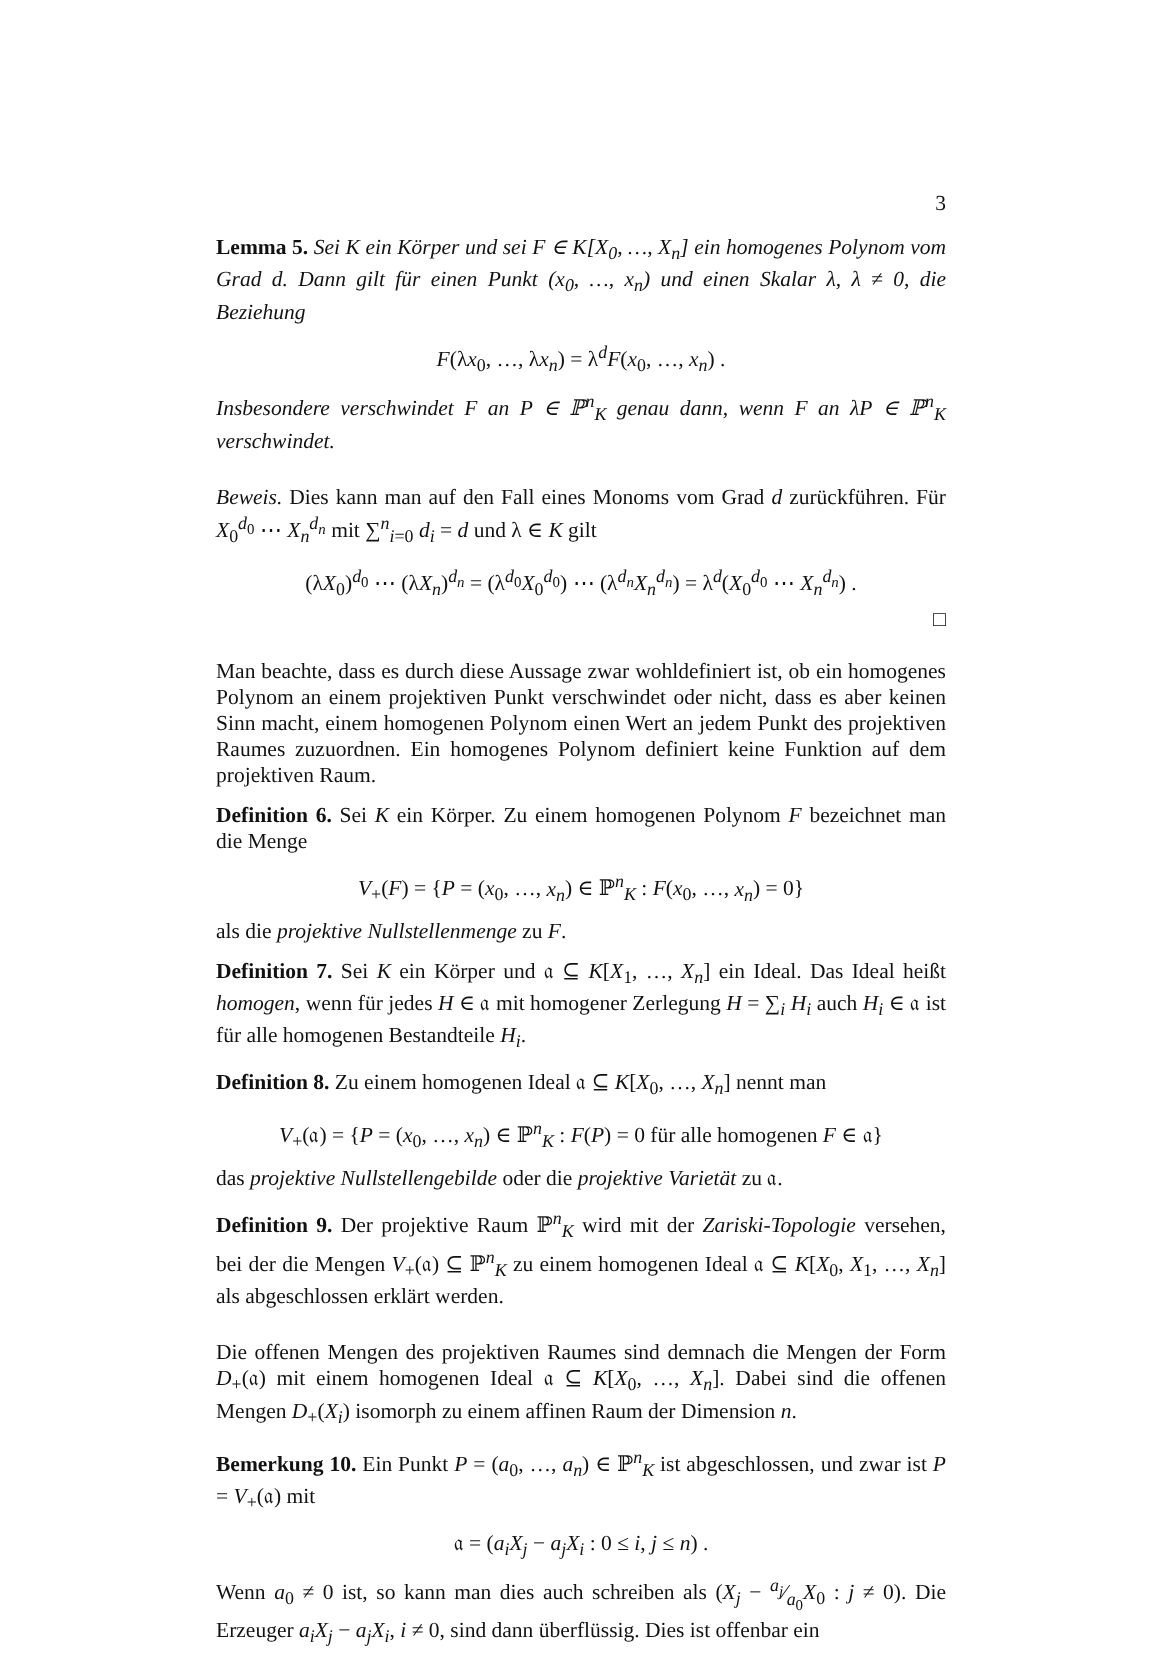3
Lemma 5. Sei K ein Körper und sei F ∈ K[X<sub>0</sub>, …, X<sub>n</sub>] ein homogenes Polynom vom Grad d. Dann gilt für einen Punkt (x<sub>0</sub>, …, x<sub>n</sub>) und einen Skalar λ, λ ≠ 0, die Beziehung
F(λx<sub>0</sub>, …, λx<sub>n</sub>) = λ<sup>d</sup>F(x<sub>0</sub>, …, x<sub>n</sub>) .
Insbesondere verschwindet F an P ∈ ℙ<sup>n</sup><sub>K</sub> genau dann, wenn F an λP ∈ ℙ<sup>n</sup><sub>K</sub> verschwindet.
Beweis. Dies kann man auf den Fall eines Monoms vom Grad d zurückführen. Für X<sub>0</sub><sup>d<sub>0</sub></sup> ⋯ X<sub>n</sub><sup>d<sub>n</sub></sup> mit ∑<sup>n</sup><sub>i=0</sub> d<sub>i</sub> = d und λ ∈ K gilt
(λX<sub>0</sub>)<sup>d<sub>0</sub></sup> ⋯ (λX<sub>n</sub>)<sup>d<sub>n</sub></sup> = (λ<sup>d<sub>0</sub></sup>X<sub>0</sub><sup>d<sub>0</sub></sup>) ⋯ (λ<sup>d<sub>n</sub></sup>X<sub>n</sub><sup>d<sub>n</sub></sup>) = λ<sup>d</sup>(X<sub>0</sub><sup>d<sub>0</sub></sup> ⋯ X<sub>n</sub><sup>d<sub>n</sub></sup>) .
□
Man beachte, dass es durch diese Aussage zwar wohldefiniert ist, ob ein homogenes Polynom an einem projektiven Punkt verschwindet oder nicht, dass es aber keinen Sinn macht, einem homogenen Polynom einen Wert an jedem Punkt des projektiven Raumes zuzuordnen. Ein homogenes Polynom definiert keine Funktion auf dem projektiven Raum.
Definition 6. Sei K ein Körper. Zu einem homogenen Polynom F bezeichnet man die Menge
V<sub>+</sub>(F) = {P = (x<sub>0</sub>, …, x<sub>n</sub>) ∈ ℙ<sup>n</sup><sub>K</sub> : F(x<sub>0</sub>, …, x<sub>n</sub>) = 0}
als die projektive Nullstellenmenge zu F.
Definition 7. Sei K ein Körper und 𝔞 ⊆ K[X<sub>1</sub>, …, X<sub>n</sub>] ein Ideal. Das Ideal heißt homogen, wenn für jedes H ∈ 𝔞 mit homogener Zerlegung H = ∑<sub>i</sub> H<sub>i</sub> auch H<sub>i</sub> ∈ 𝔞 ist für alle homogenen Bestandteile H<sub>i</sub>.
Definition 8. Zu einem homogenen Ideal 𝔞 ⊆ K[X<sub>0</sub>, …, X<sub>n</sub>] nennt man
V<sub>+</sub>(𝔞) = {P = (x<sub>0</sub>, …, x<sub>n</sub>) ∈ ℙ<sup>n</sup><sub>K</sub> : F(P) = 0 für alle homogenen F ∈ 𝔞}
das projektive Nullstellengebilde oder die projektive Varietät zu 𝔞.
Definition 9. Der projektive Raum ℙ<sup>n</sup><sub>K</sub> wird mit der Zariski-Topologie versehen, bei der die Mengen V<sub>+</sub>(𝔞) ⊆ ℙ<sup>n</sup><sub>K</sub> zu einem homogenen Ideal 𝔞 ⊆ K[X<sub>0</sub>, X<sub>1</sub>, …, X<sub>n</sub>] als abgeschlossen erklärt werden.
Die offenen Mengen des projektiven Raumes sind demnach die Mengen der Form D<sub>+</sub>(𝔞) mit einem homogenen Ideal 𝔞 ⊆ K[X<sub>0</sub>, …, X<sub>n</sub>]. Dabei sind die offenen Mengen D<sub>+</sub>(X<sub>i</sub>) isomorph zu einem affinen Raum der Dimension n.
Bemerkung 10. Ein Punkt P = (a<sub>0</sub>, …, a<sub>n</sub>) ∈ ℙ<sup>n</sup><sub>K</sub> ist abgeschlossen, und zwar ist P = V<sub>+</sub>(𝔞) mit
𝔞 = (a<sub>i</sub>X<sub>j</sub> − a<sub>j</sub>X<sub>i</sub> : 0 ≤ i, j ≤ n) .
Wenn a<sub>0</sub> ≠ 0 ist, so kann man dies auch schreiben als (X<sub>j</sub> − a<sub>j</sub>⁄a<sub>0</sub>X<sub>0</sub> : j ≠ 0). Die Erzeuger a<sub>i</sub>X<sub>j</sub> − a<sub>j</sub>X<sub>i</sub>, i ≠ 0, sind dann überflüssig. Dies ist offenbar ein